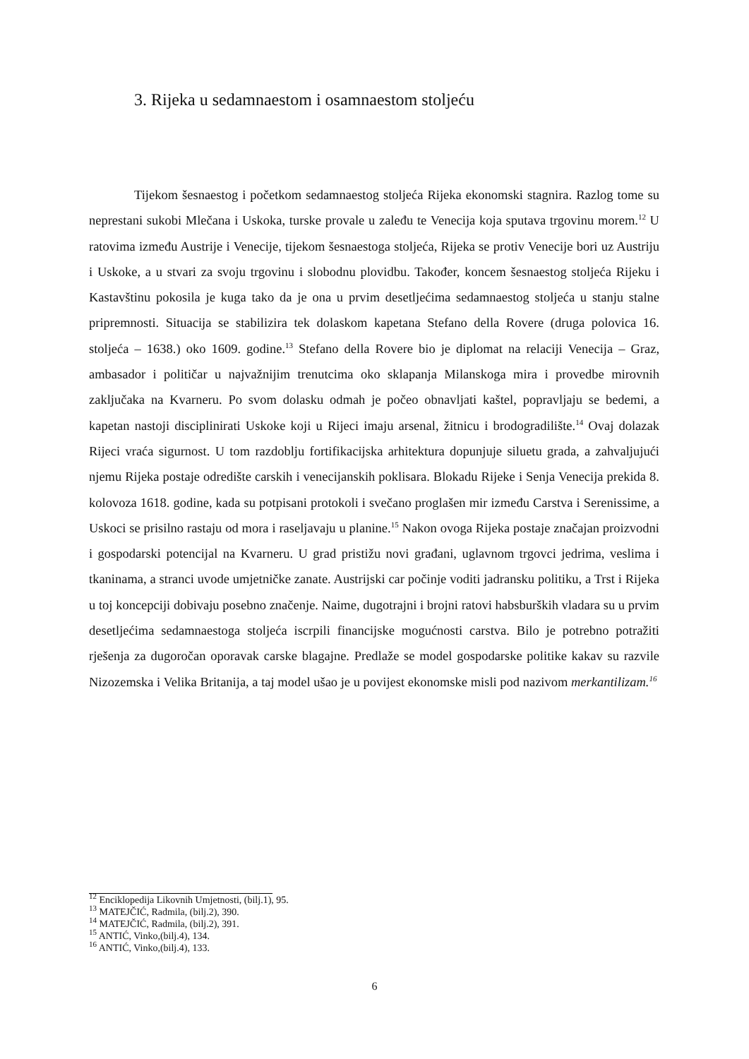3. Rijeka u sedamnaestom i osamnaestom stoljeću
Tijekom šesnaestog i početkom sedamnaestog stoljeća Rijeka ekonomski stagnira. Razlog tome su neprestani sukobi Mlečana i Uskoka, turske provale u zaleđu te Venecija koja sputava trgovinu morem.<sup>12</sup> U ratovima između Austrije i Venecije, tijekom šesnaestoga stoljeća, Rijeka se protiv Venecije bori uz Austriju i Uskoke, a u stvari za svoju trgovinu i slobodnu plovidbu. Također, koncem šesnaestog stoljeća Rijeku i Kastavštinu pokosila je kuga tako da je ona u prvim desetljećima sedamnaestog stoljeća u stanju stalne pripremnosti. Situacija se stabilizira tek dolaskom kapetana Stefano della Rovere (druga polovica 16. stoljeća – 1638.) oko 1609. godine.<sup>13</sup> Stefano della Rovere bio je diplomat na relaciji Venecija – Graz, ambasador i političar u najvažnijim trenutcima oko sklapanja Milanskoga mira i provedbe mirovnih zaključaka na Kvarneru. Po svom dolasku odmah je počeo obnavljati kaštel, popravljaju se bedemi, a kapetan nastoji disciplinirati Uskoke koji u Rijeci imaju arsenal, žitnicu i brodogradilište.<sup>14</sup> Ovaj dolazak Rijeci vraća sigurnost. U tom razdoblju fortifikacijska arhitektura dopunjuje siluetu grada, a zahvaljujući njemu Rijeka postaje odredište carskih i venecijanskih poklisara. Blokadu Rijeke i Senja Venecija prekida 8. kolovoza 1618. godine, kada su potpisani protokoli i svečano proglašen mir između Carstva i Serenissime, a Uskoci se prisilno rastaju od mora i raseljavaju u planine.<sup>15</sup> Nakon ovoga Rijeka postaje značajan proizvodni i gospodarski potencijal na Kvarneru. U grad pristižu novi građani, uglavnom trgovci jedrima, veslima i tkaninama, a stranci uvode umjetničke zanate. Austrijski car počinje voditi jadransku politiku, a Trst i Rijeka u toj koncepciji dobivaju posebno značenje. Naime, dugotrajni i brojni ratovi habsburških vladara su u prvim desetljećima sedamnaestoga stoljeća iscrpili financijske mogućnosti carstva. Bilo je potrebno potražiti rješenja za dugoročan oporavak carske blagajne. Predlaže se model gospodarske politike kakav su razvile Nizozemska i Velika Britanija, a taj model ušao je u povijest ekonomske misli pod nazivom merkantilizam.<sup>16</sup>
<sup>12</sup> Enciklopedija Likovnih Umjetnosti, (bilj.1), 95.
<sup>13</sup> MATEJČIĆ, Radmila, (bilj.2), 390.
<sup>14</sup> MATEJČIĆ, Radmila, (bilj.2), 391.
<sup>15</sup> ANTIĆ, Vinko,(bilj.4), 134.
<sup>16</sup> ANTIĆ, Vinko,(bilj.4), 133.
6